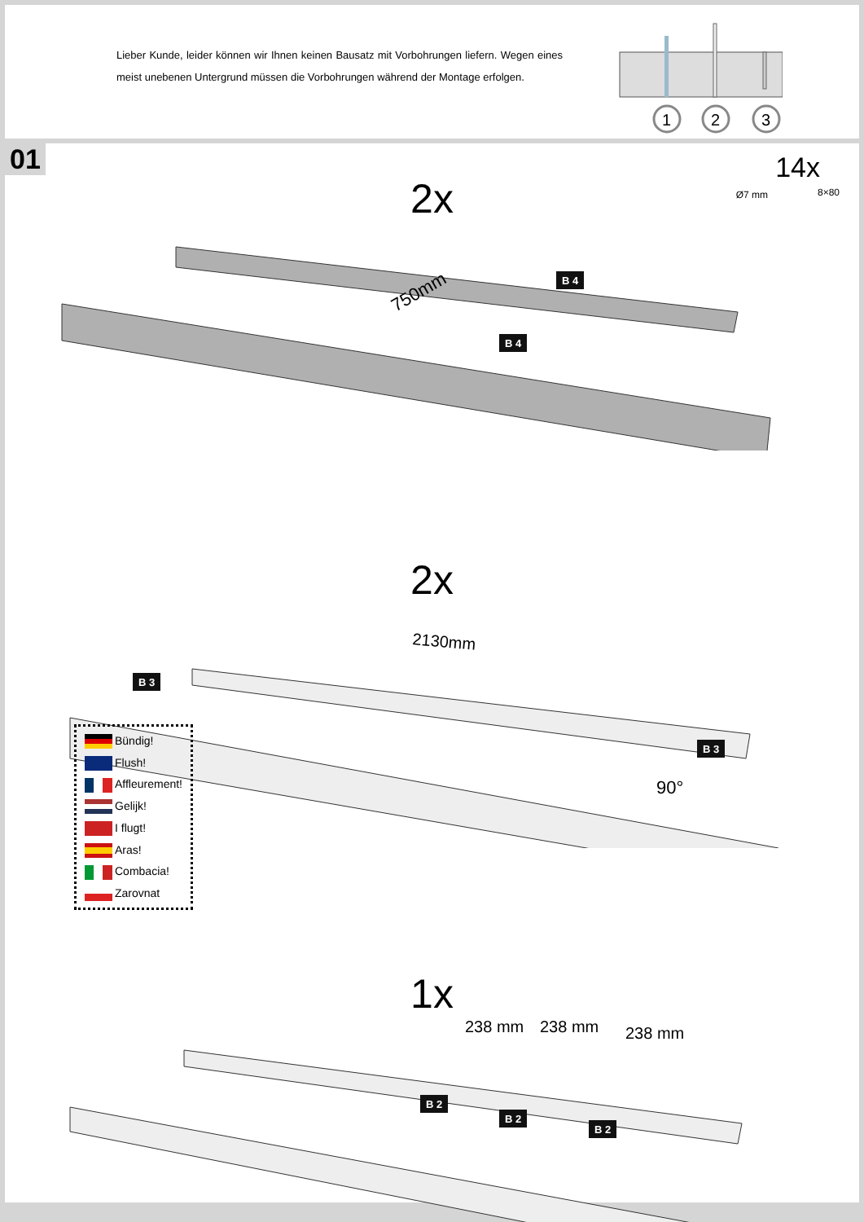Lieber Kunde, leider können wir Ihnen keinen Bausatz mit Vorbohrungen liefern. Wegen eines meist unebenen Untergrund müssen die Vorbohrungen während der Montage erfolgen.
1
2
3
01
14x
Ø7 mm 8×80
2x
750mm
B 4
B 4
2x
2130mm
B 3
B 3
90°
Bündig!
Flush!
Affleurement!
Gelijk!
I flugt!
Aras!
Combacia!
Zarovnat
1x
238 mm 238 mm 238 mm
B 2
B 2
B 2